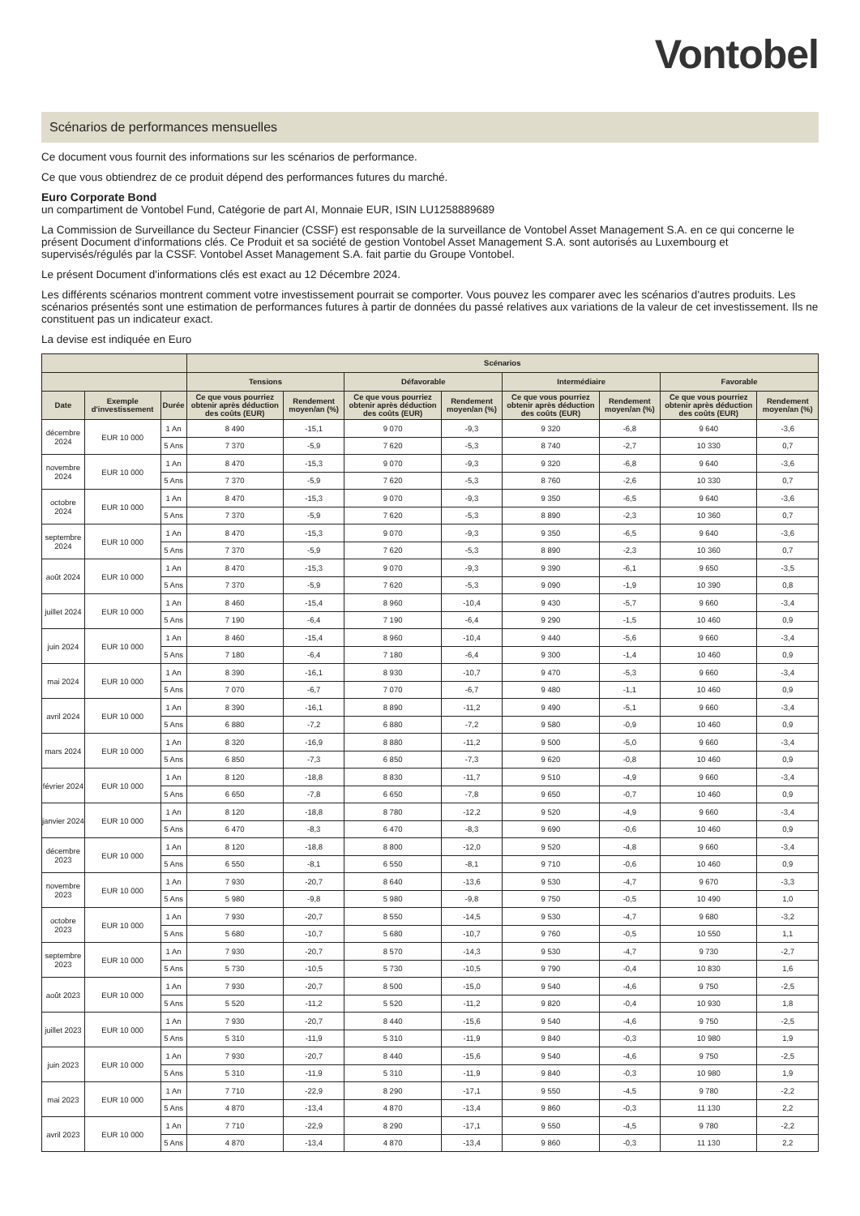Vontobel
Scénarios de performances mensuelles
Ce document vous fournit des informations sur les scénarios de performance.
Ce que vous obtiendrez de ce produit dépend des performances futures du marché.
Euro Corporate Bond
un compartiment de Vontobel Fund, Catégorie de part AI, Monnaie EUR, ISIN LU1258889689
La Commission de Surveillance du Secteur Financier (CSSF) est responsable de la surveillance de Vontobel Asset Management S.A. en ce qui concerne le présent Document d'informations clés. Ce Produit et sa société de gestion Vontobel Asset Management S.A. sont autorisés au Luxembourg et supervisés/régulés par la CSSF. Vontobel Asset Management S.A. fait partie du Groupe Vontobel.
Le présent Document d'informations clés est exact au 12 Décembre 2024.
Les différents scénarios montrent comment votre investissement pourrait se comporter. Vous pouvez les comparer avec les scénarios d'autres produits. Les scénarios présentés sont une estimation de performances futures à partir de données du passé relatives aux variations de la valeur de cet investissement. Ils ne constituent pas un indicateur exact.
La devise est indiquée en Euro
| | | | Scénarios | | | | | | | |
| --- | --- | --- | --- | --- | --- | --- | --- | --- | --- | --- |
| | | | Tensions | | Défavorable | | Intermédiaire | | Favorable | |
| Date | Exemple d'investissement | Durée | Ce que vous pourriez obtenir après déduction des coûts (EUR) | Rendement moyen/an (%) | Ce que vous pourriez obtenir après déduction des coûts (EUR) | Rendement moyen/an (%) | Ce que vous pourriez obtenir après déduction des coûts (EUR) | Rendement moyen/an (%) | Ce que vous pourriez obtenir après déduction des coûts (EUR) | Rendement moyen/an (%) |
| décembre 2024 | EUR 10 000 | 1 An | 8 490 | -15,1 | 9 070 | -9,3 | 9 320 | -6,8 | 9 640 | -3,6 |
| | | 5 Ans | 7 370 | -5,9 | 7 620 | -5,3 | 8 740 | -2,7 | 10 330 | 0,7 |
| novembre 2024 | EUR 10 000 | 1 An | 8 470 | -15,3 | 9 070 | -9,3 | 9 320 | -6,8 | 9 640 | -3,6 |
| | | 5 Ans | 7 370 | -5,9 | 7 620 | -5,3 | 8 760 | -2,6 | 10 330 | 0,7 |
| octobre 2024 | EUR 10 000 | 1 An | 8 470 | -15,3 | 9 070 | -9,3 | 9 350 | -6,5 | 9 640 | -3,6 |
| | | 5 Ans | 7 370 | -5,9 | 7 620 | -5,3 | 8 890 | -2,3 | 10 360 | 0,7 |
| septembre 2024 | EUR 10 000 | 1 An | 8 470 | -15,3 | 9 070 | -9,3 | 9 350 | -6,5 | 9 640 | -3,6 |
| | | 5 Ans | 7 370 | -5,9 | 7 620 | -5,3 | 8 890 | -2,3 | 10 360 | 0,7 |
| août 2024 | EUR 10 000 | 1 An | 8 470 | -15,3 | 9 070 | -9,3 | 9 390 | -6,1 | 9 650 | -3,5 |
| | | 5 Ans | 7 370 | -5,9 | 7 620 | -5,3 | 9 090 | -1,9 | 10 390 | 0,8 |
| juillet 2024 | EUR 10 000 | 1 An | 8 460 | -15,4 | 8 960 | -10,4 | 9 430 | -5,7 | 9 660 | -3,4 |
| | | 5 Ans | 7 190 | -6,4 | 7 190 | -6,4 | 9 290 | -1,5 | 10 460 | 0,9 |
| juin 2024 | EUR 10 000 | 1 An | 8 460 | -15,4 | 8 960 | -10,4 | 9 440 | -5,6 | 9 660 | -3,4 |
| | | 5 Ans | 7 180 | -6,4 | 7 180 | -6,4 | 9 300 | -1,4 | 10 460 | 0,9 |
| mai 2024 | EUR 10 000 | 1 An | 8 390 | -16,1 | 8 930 | -10,7 | 9 470 | -5,3 | 9 660 | -3,4 |
| | | 5 Ans | 7 070 | -6,7 | 7 070 | -6,7 | 9 480 | -1,1 | 10 460 | 0,9 |
| avril 2024 | EUR 10 000 | 1 An | 8 390 | -16,1 | 8 890 | -11,2 | 9 490 | -5,1 | 9 660 | -3,4 |
| | | 5 Ans | 6 880 | -7,2 | 6 880 | -7,2 | 9 580 | -0,9 | 10 460 | 0,9 |
| mars 2024 | EUR 10 000 | 1 An | 8 320 | -16,9 | 8 880 | -11,2 | 9 500 | -5,0 | 9 660 | -3,4 |
| | | 5 Ans | 6 850 | -7,3 | 6 850 | -7,3 | 9 620 | -0,8 | 10 460 | 0,9 |
| février 2024 | EUR 10 000 | 1 An | 8 120 | -18,8 | 8 830 | -11,7 | 9 510 | -4,9 | 9 660 | -3,4 |
| | | 5 Ans | 6 650 | -7,8 | 6 650 | -7,8 | 9 650 | -0,7 | 10 460 | 0,9 |
| janvier 2024 | EUR 10 000 | 1 An | 8 120 | -18,8 | 8 780 | -12,2 | 9 520 | -4,9 | 9 660 | -3,4 |
| | | 5 Ans | 6 470 | -8,3 | 6 470 | -8,3 | 9 690 | -0,6 | 10 460 | 0,9 |
| décembre 2023 | EUR 10 000 | 1 An | 8 120 | -18,8 | 8 800 | -12,0 | 9 520 | -4,8 | 9 660 | -3,4 |
| | | 5 Ans | 6 550 | -8,1 | 6 550 | -8,1 | 9 710 | -0,6 | 10 460 | 0,9 |
| novembre 2023 | EUR 10 000 | 1 An | 7 930 | -20,7 | 8 640 | -13,6 | 9 530 | -4,7 | 9 670 | -3,3 |
| | | 5 Ans | 5 980 | -9,8 | 5 980 | -9,8 | 9 750 | -0,5 | 10 490 | 1,0 |
| octobre 2023 | EUR 10 000 | 1 An | 7 930 | -20,7 | 8 550 | -14,5 | 9 530 | -4,7 | 9 680 | -3,2 |
| | | 5 Ans | 5 680 | -10,7 | 5 680 | -10,7 | 9 760 | -0,5 | 10 550 | 1,1 |
| septembre 2023 | EUR 10 000 | 1 An | 7 930 | -20,7 | 8 570 | -14,3 | 9 530 | -4,7 | 9 730 | -2,7 |
| | | 5 Ans | 5 730 | -10,5 | 5 730 | -10,5 | 9 790 | -0,4 | 10 830 | 1,6 |
| août 2023 | EUR 10 000 | 1 An | 7 930 | -20,7 | 8 500 | -15,0 | 9 540 | -4,6 | 9 750 | -2,5 |
| | | 5 Ans | 5 520 | -11,2 | 5 520 | -11,2 | 9 820 | -0,4 | 10 930 | 1,8 |
| juillet 2023 | EUR 10 000 | 1 An | 7 930 | -20,7 | 8 440 | -15,6 | 9 540 | -4,6 | 9 750 | -2,5 |
| | | 5 Ans | 5 310 | -11,9 | 5 310 | -11,9 | 9 840 | -0,3 | 10 980 | 1,9 |
| juin 2023 | EUR 10 000 | 1 An | 7 930 | -20,7 | 8 440 | -15,6 | 9 540 | -4,6 | 9 750 | -2,5 |
| | | 5 Ans | 5 310 | -11,9 | 5 310 | -11,9 | 9 840 | -0,3 | 10 980 | 1,9 |
| mai 2023 | EUR 10 000 | 1 An | 7 710 | -22,9 | 8 290 | -17,1 | 9 550 | -4,5 | 9 780 | -2,2 |
| | | 5 Ans | 4 870 | -13,4 | 4 870 | -13,4 | 9 860 | -0,3 | 11 130 | 2,2 |
| avril 2023 | EUR 10 000 | 1 An | 7 710 | -22,9 | 8 290 | -17,1 | 9 550 | -4,5 | 9 780 | -2,2 |
| | | 5 Ans | 4 870 | -13,4 | 4 870 | -13,4 | 9 860 | -0,3 | 11 130 | 2,2 |